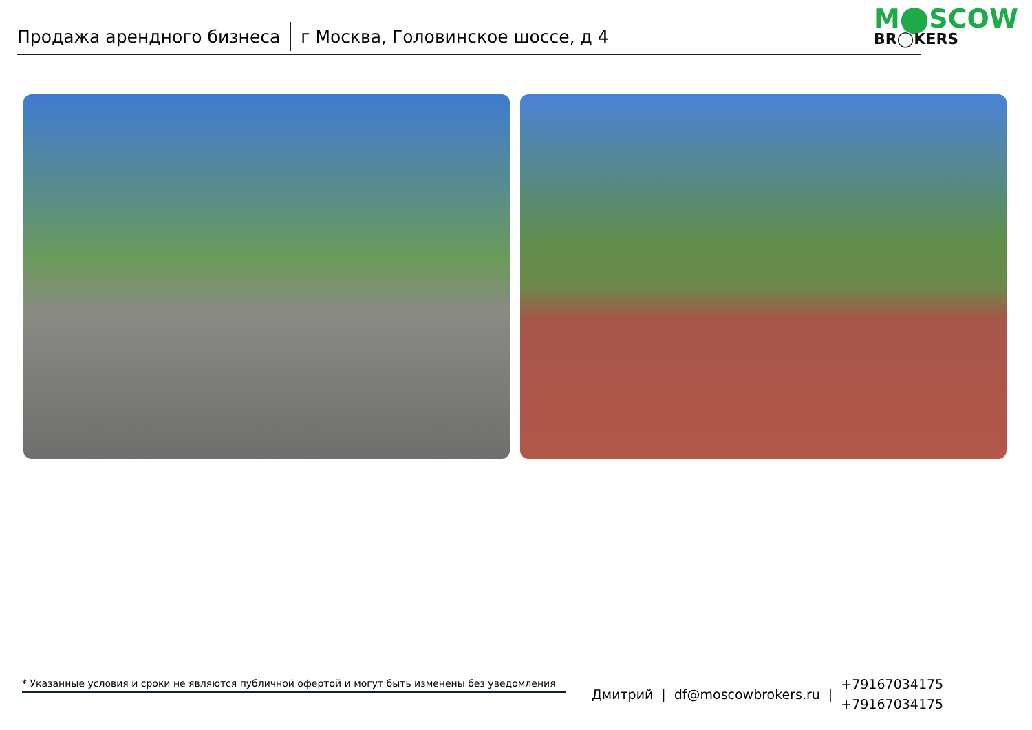Продажа арендного бизнеса г Москва, Головинское шоссе, д 4
M⬤SCOW
BR◯KERS
* Указанные условия и сроки не являются публичной офертой и могут быть изменены без уведомления
Дмитрий | df@moscowbrokers.ru |
+79167034175
+79167034175